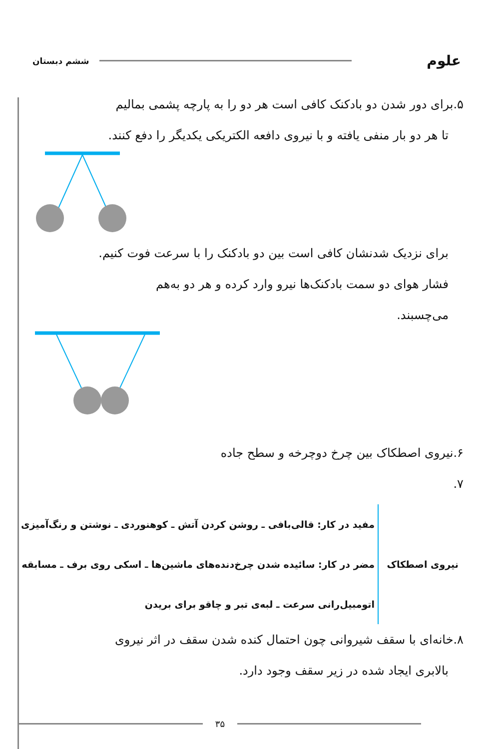علوم ششم دبستان
۵.برای دور شدن دو بادکنک کافی است هر دو را به پارچه پشمی بمالیم
تا هر دو بار منفی یافته و با نیروی دافعه الکتریکی یکدیگر را دفع کنند.
برای نزدیک شدنشان کافی است بین دو بادکنک را با سرعت فوت کنیم.
فشار هوای دو سمت بادکنک‌ها نیرو وارد کرده و هر دو به‌هم
می‌چسبند.
۶.نیروی اصطکاک بین چرخ دوچرخه و سطح جاده
۷.
نیروی اصطکاک
مفید در کار: قالی‌بافی ـ روشن کردن آتش ـ کوهنوردی ـ نوشتن و رنگ‌آمیزی
مضر در کار: سائیده شدن چرخ‌دنده‌های ماشین‌ها ـ اسکی روی برف ـ مسابقه
اتومبیل‌رانی سرعت ـ لبه‌ی تبر و چاقو برای بریدن
۸.خانه‌ای با سقف شیروانی چون احتمال کنده شدن سقف در اثر نیروی
بالابری ایجاد شده در زیر سقف وجود دارد.
۳۵